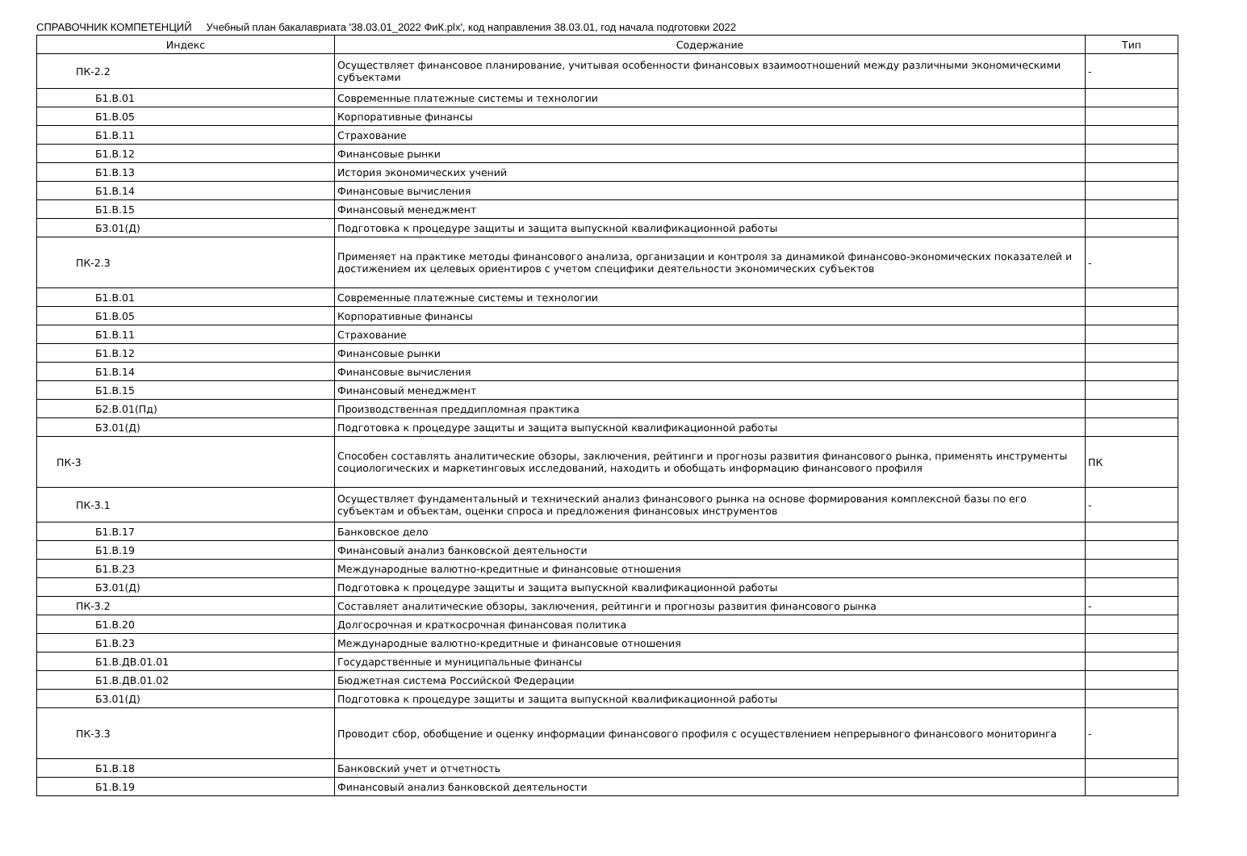СПРАВОЧНИК КОМПЕТЕНЦИЙ Учебный план бакалавриата '38.03.01_2022 ФиК.plx', код направления 38.03.01, год начала подготовки 2022
| Индекс | Содержание | Тип |
| --- | --- | --- |
| ПК-2.2 | Осуществляет финансовое планирование, учитывая особенности финансовых взаимоотношений между различными экономическими субъектами | - |
| Б1.В.01 | Современные платежные системы и технологии | |
| Б1.В.05 | Корпоративные финансы | |
| Б1.В.11 | Страхование | |
| Б1.В.12 | Финансовые рынки | |
| Б1.В.13 | История экономических учений | |
| Б1.В.14 | Финансовые вычисления | |
| Б1.В.15 | Финансовый менеджмент | |
| Б3.01(Д) | Подготовка к процедуре защиты и защита выпускной квалификационной работы | |
| ПК-2.3 | Применяет на практике методы финансового анализа, организации и контроля за динамикой финансово-экономических показателей и достижением их целевых ориентиров с учетом специфики деятельности экономических субъектов | - |
| Б1.В.01 | Современные платежные системы и технологии | |
| Б1.В.05 | Корпоративные финансы | |
| Б1.В.11 | Страхование | |
| Б1.В.12 | Финансовые рынки | |
| Б1.В.14 | Финансовые вычисления | |
| Б1.В.15 | Финансовый менеджмент | |
| Б2.В.01(Пд) | Производственная преддипломная практика | |
| Б3.01(Д) | Подготовка к процедуре защиты и защита выпускной квалификационной работы | |
| ПК-3 | Способен составлять аналитические обзоры, заключения, рейтинги и прогнозы развития финансового рынка, применять инструменты социологических и маркетинговых исследований, находить и обобщать информацию финансового профиля | ПК |
| ПК-3.1 | Осуществляет фундаментальный и технический анализ финансового рынка на основе формирования комплексной базы по его субъектам и объектам, оценки спроса и предложения финансовых инструментов | - |
| Б1.В.17 | Банковское дело | |
| Б1.В.19 | Финансовый анализ банковской деятельности | |
| Б1.В.23 | Международные валютно-кредитные и финансовые отношения | |
| Б3.01(Д) | Подготовка к процедуре защиты и защита выпускной квалификационной работы | |
| ПК-3.2 | Составляет аналитические обзоры, заключения, рейтинги и прогнозы развития финансового рынка | - |
| Б1.В.20 | Долгосрочная и краткосрочная финансовая политика | |
| Б1.В.23 | Международные валютно-кредитные и финансовые отношения | |
| Б1.В.ДВ.01.01 | Государственные и муниципальные финансы | |
| Б1.В.ДВ.01.02 | Бюджетная система Российской Федерации | |
| Б3.01(Д) | Подготовка к процедуре защиты и защита выпускной квалификационной работы | |
| ПК-3.3 | Проводит сбор, обобщение и оценку информации финансового профиля с осуществлением непрерывного финансового мониторинга | - |
| Б1.В.18 | Банковский учет и отчетность | |
| Б1.В.19 | Финансовый анализ банковской деятельности | |